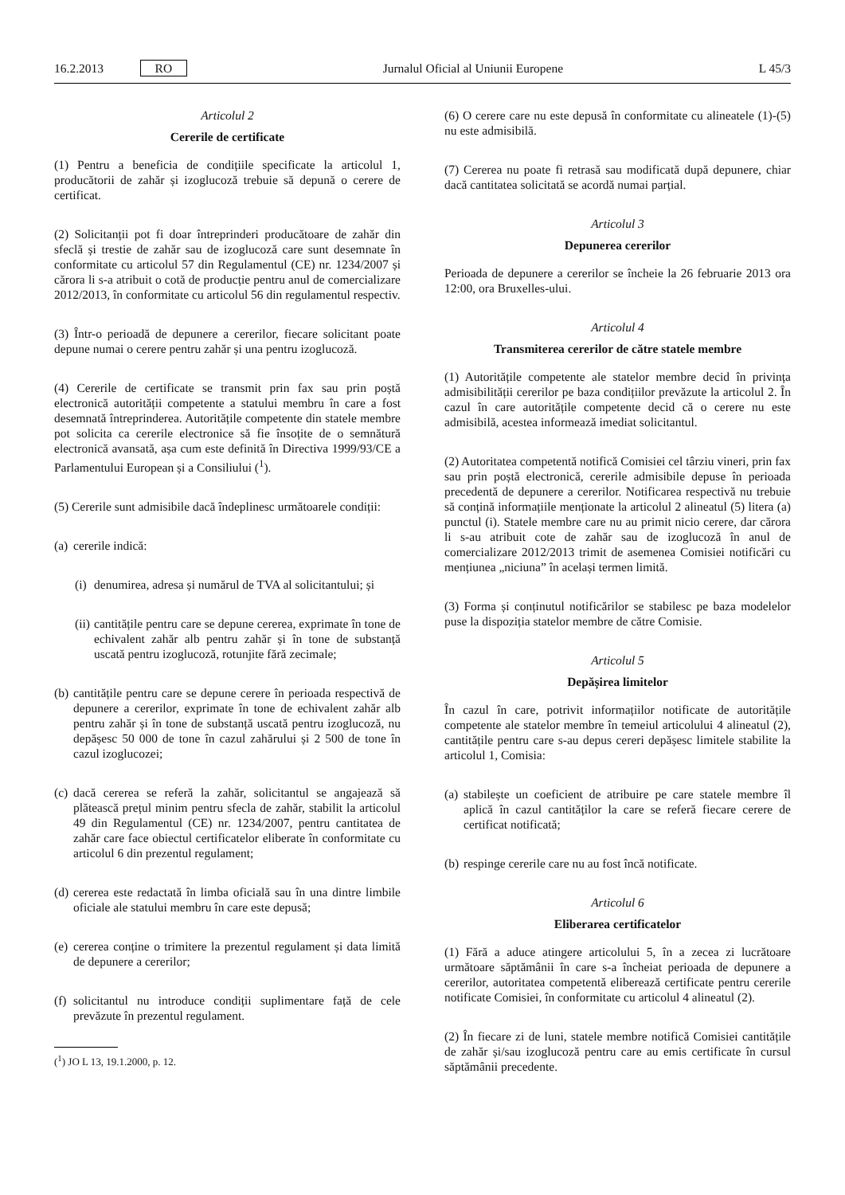16.2.2013 RO Jurnalul Oficial al Uniunii Europene L 45/3
Articolul 2
Cererile de certificate
(1) Pentru a beneficia de condițiile specificate la articolul 1, producătorii de zahăr și izoglucoză trebuie să depună o cerere de certificat.
(2) Solicitanții pot fi doar întreprinderi producătoare de zahăr din sfeclă și trestie de zahăr sau de izoglucoză care sunt desemnate în conformitate cu articolul 57 din Regulamentul (CE) nr. 1234/2007 și cărora li s-a atribuit o cotă de producție pentru anul de comercializare 2012/2013, în conformitate cu articolul 56 din regulamentul respectiv.
(3) Într-o perioadă de depunere a cererilor, fiecare solicitant poate depune numai o cerere pentru zahăr și una pentru izoglucoză.
(4) Cererile de certificate se transmit prin fax sau prin poștă electronică autorității competente a statului membru în care a fost desemnată întreprinderea. Autoritățile competente din statele membre pot solicita ca cererile electronice să fie însoțite de o semnătură electronică avansată, așa cum este definită în Directiva 1999/93/CE a Parlamentului European și a Consiliului (<sup>1</sup>).
(5) Cererile sunt admisibile dacă îndeplinesc următoarele condiții:
(a) cererile indică:
(i) denumirea, adresa și numărul de TVA al solicitantului; și
(ii) cantitățile pentru care se depune cererea, exprimate în tone de echivalent zahăr alb pentru zahăr și în tone de substanță uscată pentru izoglucoză, rotunjite fără zecimale;
(b) cantitățile pentru care se depune cerere în perioada respectivă de depunere a cererilor, exprimate în tone de echivalent zahăr alb pentru zahăr și în tone de substanță uscată pentru izoglucoză, nu depășesc 50 000 de tone în cazul zahărului și 2 500 de tone în cazul izoglucozei;
(c) dacă cererea se referă la zahăr, solicitantul se angajează să plătească prețul minim pentru sfecla de zahăr, stabilit la articolul 49 din Regulamentul (CE) nr. 1234/2007, pentru cantitatea de zahăr care face obiectul certificatelor eliberate în conformitate cu articolul 6 din prezentul regulament;
(d) cererea este redactată în limba oficială sau în una dintre limbile oficiale ale statului membru în care este depusă;
(e) cererea conține o trimitere la prezentul regulament și data limită de depunere a cererilor;
(f) solicitantul nu introduce condiții suplimentare față de cele prevăzute în prezentul regulament.
(<sup>1</sup>) JO L 13, 19.1.2000, p. 12.
(6) O cerere care nu este depusă în conformitate cu alineatele (1)-(5) nu este admisibilă.
(7) Cererea nu poate fi retrasă sau modificată după depunere, chiar dacă cantitatea solicitată se acordă numai parțial.
Articolul 3
Depunerea cererilor
Perioada de depunere a cererilor se încheie la 26 februarie 2013 ora 12:00, ora Bruxelles-ului.
Articolul 4
Transmiterea cererilor de către statele membre
(1) Autoritățile competente ale statelor membre decid în privința admisibilității cererilor pe baza condițiilor prevăzute la articolul 2. În cazul în care autoritățile competente decid că o cerere nu este admisibilă, acestea informează imediat solicitantul.
(2) Autoritatea competentă notifică Comisiei cel târziu vineri, prin fax sau prin poștă electronică, cererile admisibile depuse în perioada precedentă de depunere a cererilor. Notificarea respectivă nu trebuie să conțină informațiile menționate la articolul 2 alineatul (5) litera (a) punctul (i). Statele membre care nu au primit nicio cerere, dar cărora li s-au atribuit cote de zahăr sau de izoglucoză în anul de comercializare 2012/2013 trimit de asemenea Comisiei notificări cu mențiunea „niciuna” în același termen limită.
(3) Forma și conținutul notificărilor se stabilesc pe baza modelelor puse la dispoziția statelor membre de către Comisie.
Articolul 5
Depășirea limitelor
În cazul în care, potrivit informațiilor notificate de autoritățile competente ale statelor membre în temeiul articolului 4 alineatul (2), cantitățile pentru care s-au depus cereri depășesc limitele stabilite la articolul 1, Comisia:
(a) stabilește un coeficient de atribuire pe care statele membre îl aplică în cazul cantităților la care se referă fiecare cerere de certificat notificată;
(b) respinge cererile care nu au fost încă notificate.
Articolul 6
Eliberarea certificatelor
(1) Fără a aduce atingere articolului 5, în a zecea zi lucrătoare următoare săptămânii în care s-a încheiat perioada de depunere a cererilor, autoritatea competentă eliberează certificate pentru cererile notificate Comisiei, în conformitate cu articolul 4 alineatul (2).
(2) În fiecare zi de luni, statele membre notifică Comisiei cantitățile de zahăr și/sau izoglucoză pentru care au emis certificate în cursul săptămânii precedente.